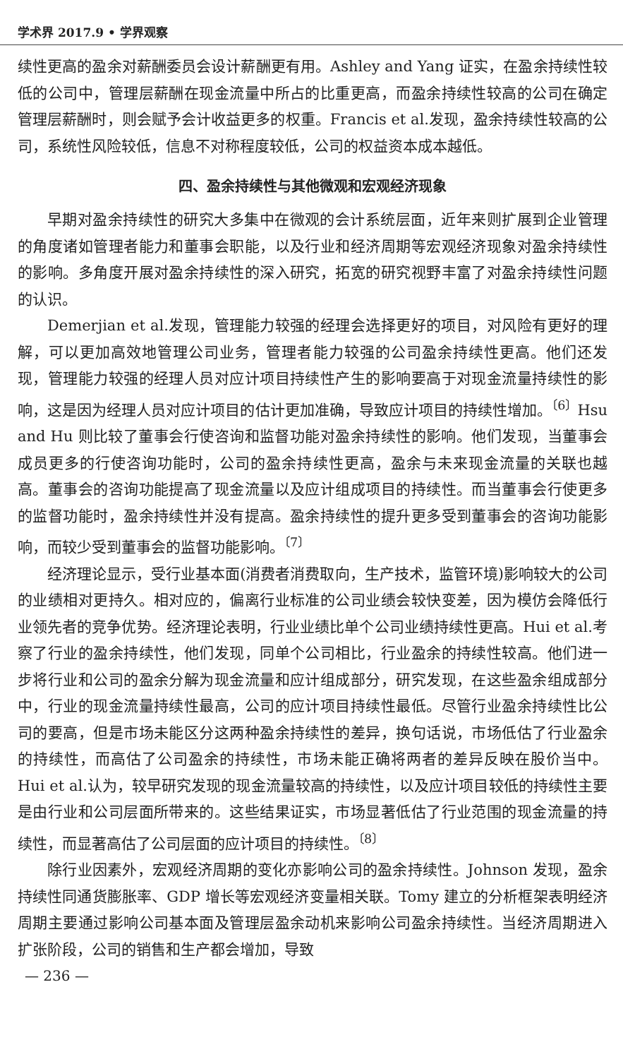学术界 2017.9 • 学界观察
续性更高的盈余对薪酬委员会设计薪酬更有用。Ashley and Yang 证实，在盈余持续性较低的公司中，管理层薪酬在现金流量中所占的比重更高，而盈余持续性较高的公司在确定管理层薪酬时，则会赋予会计收益更多的权重。Francis et al.发现，盈余持续性较高的公司，系统性风险较低，信息不对称程度较低，公司的权益资本成本越低。
四、盈余持续性与其他微观和宏观经济现象
早期对盈余持续性的研究大多集中在微观的会计系统层面，近年来则扩展到企业管理的角度诸如管理者能力和董事会职能，以及行业和经济周期等宏观经济现象对盈余持续性的影响。多角度开展对盈余持续性的深入研究，拓宽的研究视野丰富了对盈余持续性问题的认识。
Demerjian et al.发现，管理能力较强的经理会选择更好的项目，对风险有更好的理解，可以更加高效地管理公司业务，管理者能力较强的公司盈余持续性更高。他们还发现，管理能力较强的经理人员对应计项目持续性产生的影响要高于对现金流量持续性的影响，这是因为经理人员对应计项目的估计更加准确，导致应计项目的持续性增加。<sup>〔6〕</sup>Hsu and Hu 则比较了董事会行使咨询和监督功能对盈余持续性的影响。他们发现，当董事会成员更多的行使咨询功能时，公司的盈余持续性更高，盈余与未来现金流量的关联也越高。董事会的咨询功能提高了现金流量以及应计组成项目的持续性。而当董事会行使更多的监督功能时，盈余持续性并没有提高。盈余持续性的提升更多受到董事会的咨询功能影响，而较少受到董事会的监督功能影响。<sup>〔7〕</sup>
经济理论显示，受行业基本面(消费者消费取向，生产技术，监管环境)影响较大的公司的业绩相对更持久。相对应的，偏离行业标准的公司业绩会较快变差，因为模仿会降低行业领先者的竞争优势。经济理论表明，行业业绩比单个公司业绩持续性更高。Hui et al.考察了行业的盈余持续性，他们发现，同单个公司相比，行业盈余的持续性较高。他们进一步将行业和公司的盈余分解为现金流量和应计组成部分，研究发现，在这些盈余组成部分中，行业的现金流量持续性最高，公司的应计项目持续性最低。尽管行业盈余持续性比公司的要高，但是市场未能区分这两种盈余持续性的差异，换句话说，市场低估了行业盈余的持续性，而高估了公司盈余的持续性，市场未能正确将两者的差异反映在股价当中。Hui et al.认为，较早研究发现的现金流量较高的持续性，以及应计项目较低的持续性主要是由行业和公司层面所带来的。这些结果证实，市场显著低估了行业范围的现金流量的持续性，而显著高估了公司层面的应计项目的持续性。<sup>〔8〕</sup>
除行业因素外，宏观经济周期的变化亦影响公司的盈余持续性。Johnson 发现，盈余持续性同通货膨胀率、GDP 增长等宏观经济变量相关联。Tomy 建立的分析框架表明经济周期主要通过影响公司基本面及管理层盈余动机来影响公司盈余持续性。当经济周期进入扩张阶段，公司的销售和生产都会增加，导致
— 236 —